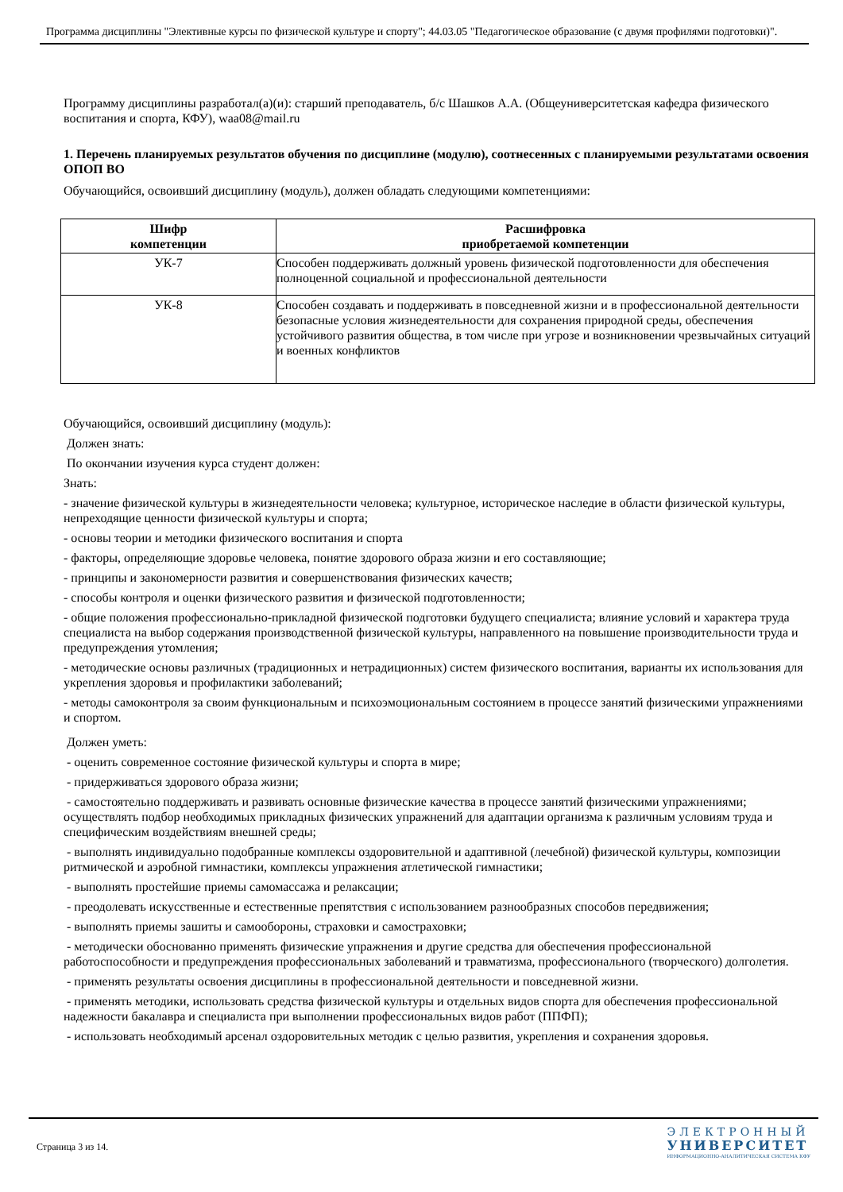Программа дисциплины "Элективные курсы по физической культуре и спорту"; 44.03.05 "Педагогическое образование (с двумя профилями подготовки)".
Программу дисциплины разработал(а)(и): старший преподаватель, б/с Шашков А.А. (Общеуниверситетская кафедра физического воспитания и спорта, КФУ), waa08@mail.ru
1. Перечень планируемых результатов обучения по дисциплине (модулю), соотнесенных с планируемыми результатами освоения ОПОП ВО
Обучающийся, освоивший дисциплину (модуль), должен обладать следующими компетенциями:
| Шифр компетенции | Расшифровка приобретаемой компетенции |
| --- | --- |
| УК-7 | Способен поддерживать должный уровень физической подготовленности для обеспечения полноценной социальной и профессиональной деятельности |
| УК-8 | Способен создавать и поддерживать в повседневной жизни и в профессиональной деятельности безопасные условия жизнедеятельности для сохранения природной среды, обеспечения устойчивого развития общества, в том числе при угрозе и возникновении чрезвычайных ситуаций и военных конфликтов |
Обучающийся, освоивший дисциплину (модуль):
Должен знать:
По окончании изучения курса студент должен:
Знать:
- значение физической культуры в жизнедеятельности человека; культурное, историческое наследие в области физической культуры, непреходящие ценности физической культуры и спорта;
- основы теории и методики физического воспитания и спорта
- факторы, определяющие здоровье человека, понятие здорового образа жизни и его составляющие;
- принципы и закономерности развития и совершенствования физических качеств;
- способы контроля и оценки физического развития и физической подготовленности;
- общие положения профессионально-прикладной физической подготовки будущего специалиста; влияние условий и характера труда специалиста на выбор содержания производственной физической культуры, направленного на повышение производительности труда и предупреждения утомления;
- методические основы различных (традиционных и нетрадиционных) систем физического воспитания, варианты их использования для укрепления здоровья и профилактики заболеваний;
- методы самоконтроля за своим функциональным и психоэмоциональным состоянием в процессе занятий физическими упражнениями и спортом.
Должен уметь:
- оценить современное состояние физической культуры и спорта в мире;
- придерживаться здорового образа жизни;
- самостоятельно поддерживать и развивать основные физические качества в процессе занятий физическими упражнениями; осуществлять подбор необходимых прикладных физических упражнений для адаптации организма к различным условиям труда и специфическим воздействиям внешней среды;
- выполнять индивидуально подобранные комплексы оздоровительной и адаптивной (лечебной) физической культуры, композиции ритмической и аэробной гимнастики, комплексы упражнения атлетической гимнастики;
- выполнять простейшие приемы самомассажа и релаксации;
- преодолевать искусственные и естественные препятствия с использованием разнообразных способов передвижения;
- выполнять приемы зашиты и самообороны, страховки и самостраховки;
- методически обоснованно применять физические упражнения и другие средства для обеспечения профессиональной работоспособности и предупреждения профессиональных заболеваний и травматизма, профессионального (творческого) долголетия.
- применять результаты освоения дисциплины в профессиональной деятельности и повседневной жизни.
- применять методики, использовать средства физической культуры и отдельных видов спорта для обеспечения профессиональной надежности бакалавра и специалиста при выполнении профессиональных видов работ (ППФП);
- использовать необходимый арсенал оздоровительных методик с целью развития, укрепления и сохранения здоровья.
Страница 3 из 14.
ЭЛЕКТРОННЫЙ
УНИВЕРСИТЕТ
ИНФОРМАЦИОННО-АНАЛИТИЧЕСКАЯ СИСТЕМА КФУ